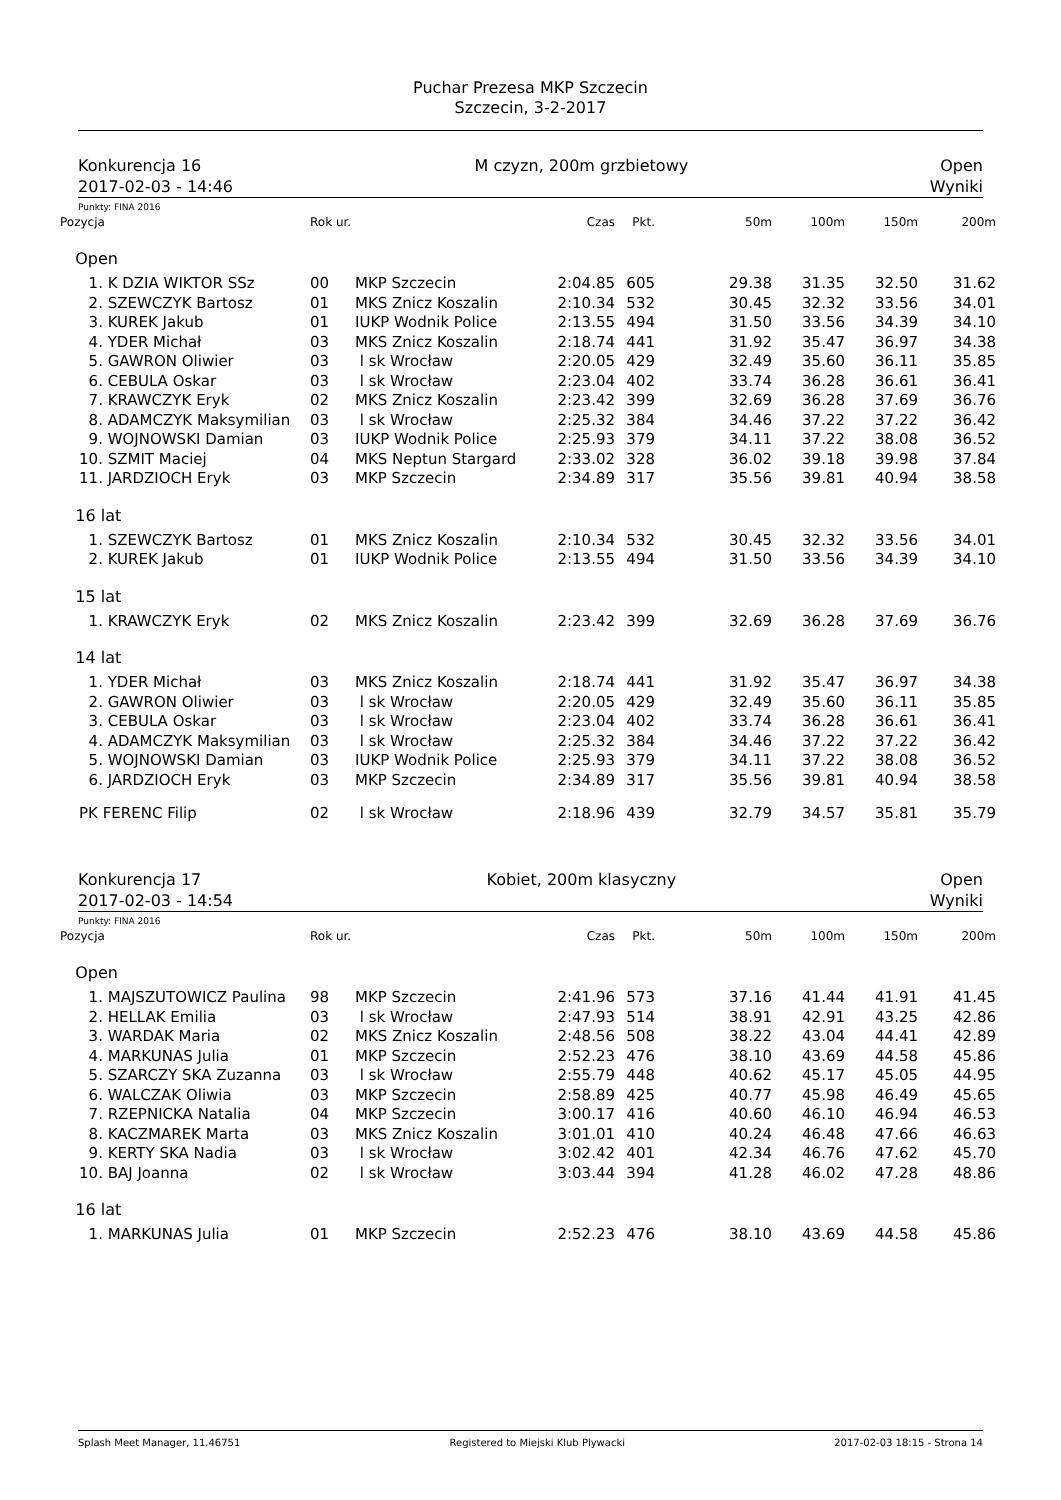Puchar Prezesa MKP Szczecin
Szczecin, 3-2-2017
Konkurencja 16
2017-02-03 - 14:46
M czyzn, 200m grzbietowy Open
Wyniki
Punkty: FINA 2016
| Pozycja | Rok ur. | | Czas | Pkt. | 50m | 100m | 150m | 200m |
| --- | --- | --- | --- | --- | --- | --- | --- | --- |
| Open | | | | | | | | |
| 1. K DZIA WIKTOR SSz | 00 | MKP Szczecin | 2:04.85 | 605 | 29.38 | 31.35 | 32.50 | 31.62 |
| 2. SZEWCZYK Bartosz | 01 | MKS Znicz Koszalin | 2:10.34 | 532 | 30.45 | 32.32 | 33.56 | 34.01 |
| 3. KUREK Jakub | 01 | IUKP Wodnik Police | 2:13.55 | 494 | 31.50 | 33.56 | 34.39 | 34.10 |
| 4. YDER Michał | 03 | MKS Znicz Koszalin | 2:18.74 | 441 | 31.92 | 35.47 | 36.97 | 34.38 |
| 5. GAWRON Oliwier | 03 | l sk Wrocław | 2:20.05 | 429 | 32.49 | 35.60 | 36.11 | 35.85 |
| 6. CEBULA Oskar | 03 | l sk Wrocław | 2:23.04 | 402 | 33.74 | 36.28 | 36.61 | 36.41 |
| 7. KRAWCZYK Eryk | 02 | MKS Znicz Koszalin | 2:23.42 | 399 | 32.69 | 36.28 | 37.69 | 36.76 |
| 8. ADAMCZYK Maksymilian | 03 | l sk Wrocław | 2:25.32 | 384 | 34.46 | 37.22 | 37.22 | 36.42 |
| 9. WOJNOWSKI Damian | 03 | IUKP Wodnik Police | 2:25.93 | 379 | 34.11 | 37.22 | 38.08 | 36.52 |
| 10. SZMIT Maciej | 04 | MKS Neptun Stargard | 2:33.02 | 328 | 36.02 | 39.18 | 39.98 | 37.84 |
| 11. JARDZIOCH Eryk | 03 | MKP Szczecin | 2:34.89 | 317 | 35.56 | 39.81 | 40.94 | 38.58 |
| 16 lat | | | | | | | | |
| 1. SZEWCZYK Bartosz | 01 | MKS Znicz Koszalin | 2:10.34 | 532 | 30.45 | 32.32 | 33.56 | 34.01 |
| 2. KUREK Jakub | 01 | IUKP Wodnik Police | 2:13.55 | 494 | 31.50 | 33.56 | 34.39 | 34.10 |
| 15 lat | | | | | | | | |
| 1. KRAWCZYK Eryk | 02 | MKS Znicz Koszalin | 2:23.42 | 399 | 32.69 | 36.28 | 37.69 | 36.76 |
| 14 lat | | | | | | | | |
| 1. YDER Michał | 03 | MKS Znicz Koszalin | 2:18.74 | 441 | 31.92 | 35.47 | 36.97 | 34.38 |
| 2. GAWRON Oliwier | 03 | l sk Wrocław | 2:20.05 | 429 | 32.49 | 35.60 | 36.11 | 35.85 |
| 3. CEBULA Oskar | 03 | l sk Wrocław | 2:23.04 | 402 | 33.74 | 36.28 | 36.61 | 36.41 |
| 4. ADAMCZYK Maksymilian | 03 | l sk Wrocław | 2:25.32 | 384 | 34.46 | 37.22 | 37.22 | 36.42 |
| 5. WOJNOWSKI Damian | 03 | IUKP Wodnik Police | 2:25.93 | 379 | 34.11 | 37.22 | 38.08 | 36.52 |
| 6. JARDZIOCH Eryk | 03 | MKP Szczecin | 2:34.89 | 317 | 35.56 | 39.81 | 40.94 | 38.58 |
| PK FERENC Filip | 02 | l sk Wrocław | 2:18.96 | 439 | 32.79 | 34.57 | 35.81 | 35.79 |
Konkurencja 17
2017-02-03 - 14:54
Kobiet, 200m klasyczny Open
Wyniki
Punkty: FINA 2016
| Pozycja | Rok ur. | | Czas | Pkt. | 50m | 100m | 150m | 200m |
| --- | --- | --- | --- | --- | --- | --- | --- | --- |
| Open | | | | | | | | |
| 1. MAJSZUTOWICZ Paulina | 98 | MKP Szczecin | 2:41.96 | 573 | 37.16 | 41.44 | 41.91 | 41.45 |
| 2. HELLAK Emilia | 03 | l sk Wrocław | 2:47.93 | 514 | 38.91 | 42.91 | 43.25 | 42.86 |
| 3. WARDAK Maria | 02 | MKS Znicz Koszalin | 2:48.56 | 508 | 38.22 | 43.04 | 44.41 | 42.89 |
| 4. MARKUNAS Julia | 01 | MKP Szczecin | 2:52.23 | 476 | 38.10 | 43.69 | 44.58 | 45.86 |
| 5. SZARCZY SKA Zuzanna | 03 | l sk Wrocław | 2:55.79 | 448 | 40.62 | 45.17 | 45.05 | 44.95 |
| 6. WALCZAK Oliwia | 03 | MKP Szczecin | 2:58.89 | 425 | 40.77 | 45.98 | 46.49 | 45.65 |
| 7. RZEPNICKA Natalia | 04 | MKP Szczecin | 3:00.17 | 416 | 40.60 | 46.10 | 46.94 | 46.53 |
| 8. KACZMAREK Marta | 03 | MKS Znicz Koszalin | 3:01.01 | 410 | 40.24 | 46.48 | 47.66 | 46.63 |
| 9. KERTY SKA Nadia | 03 | l sk Wrocław | 3:02.42 | 401 | 42.34 | 46.76 | 47.62 | 45.70 |
| 10. BAJ Joanna | 02 | l sk Wrocław | 3:03.44 | 394 | 41.28 | 46.02 | 47.28 | 48.86 |
| 16 lat | | | | | | | | |
| 1. MARKUNAS Julia | 01 | MKP Szczecin | 2:52.23 | 476 | 38.10 | 43.69 | 44.58 | 45.86 |
Splash Meet Manager, 11.46751 Registered to Miejski Klub Plywacki 2017-02-03 18:15 - Strona 14